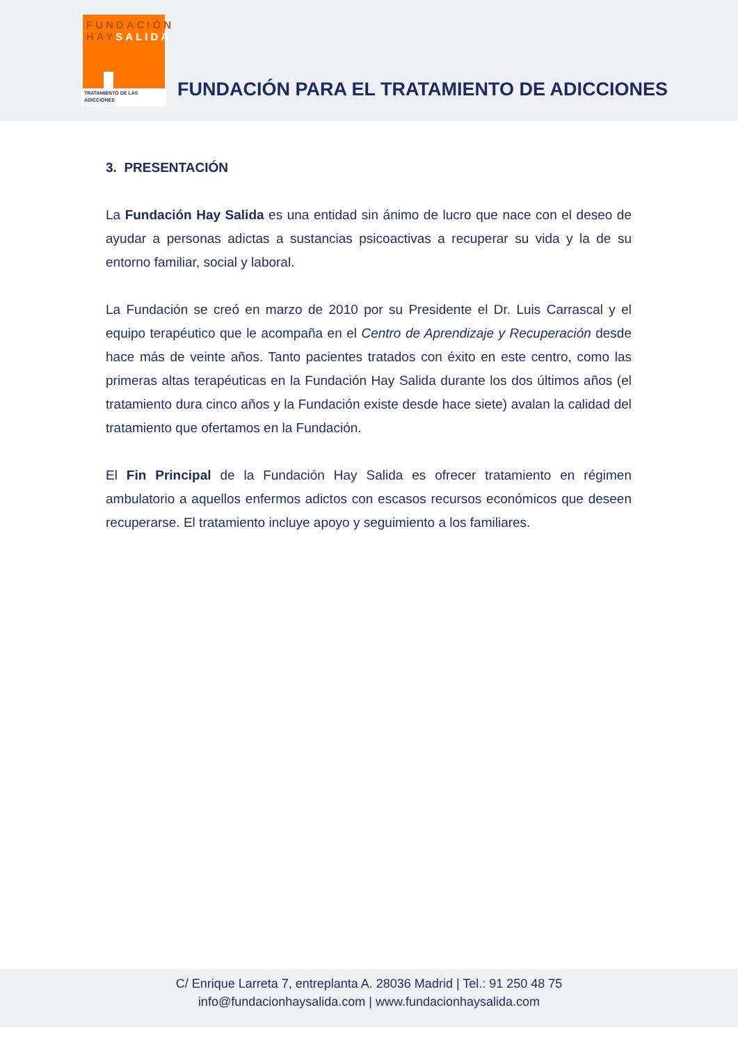FUNDACIÓN
HAYSALIDA
TRATAMIENTO DE LAS ADICCIONES
FUNDACIÓN PARA EL TRATAMIENTO DE ADICCIONES
3. PRESENTACIÓN
La Fundación Hay Salida es una entidad sin ánimo de lucro que nace con el deseo de ayudar a personas adictas a sustancias psicoactivas a recuperar su vida y la de su entorno familiar, social y laboral.
La Fundación se creó en marzo de 2010 por su Presidente el Dr. Luis Carrascal y el equipo terapéutico que le acompaña en el Centro de Aprendizaje y Recuperación desde hace más de veinte años. Tanto pacientes tratados con éxito en este centro, como las primeras altas terapéuticas en la Fundación Hay Salida durante los dos últimos años (el tratamiento dura cinco años y la Fundación existe desde hace siete) avalan la calidad del tratamiento que ofertamos en la Fundación.
El Fin Principal de la Fundación Hay Salida es ofrecer tratamiento en régimen ambulatorio a aquellos enfermos adictos con escasos recursos económicos que deseen recuperarse. El tratamiento incluye apoyo y seguimiento a los familiares.
C/ Enrique Larreta 7, entreplanta A. 28036 Madrid | Tel.: 91 250 48 75
info@fundacionhaysalida.com | www.fundacionhaysalida.com